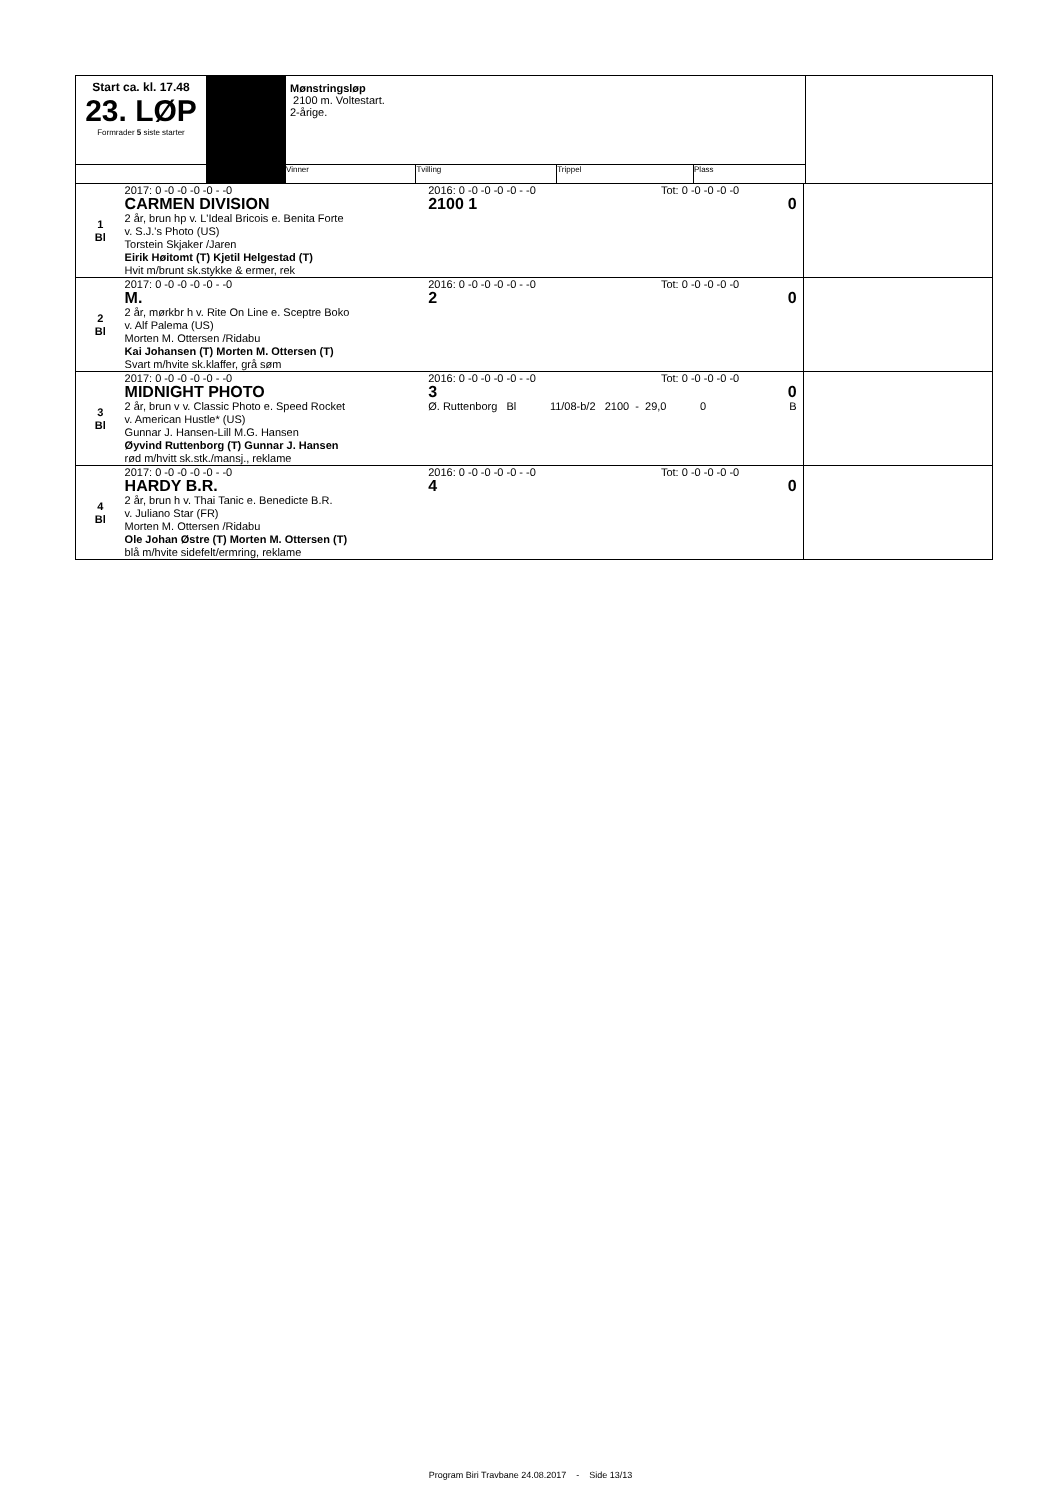| Start ca. kl. 17.48 23. LØP Formrader 5 siste starter | | Mønstringsløp 2100 m. Voltestart. 2-årige. | | | | |
| | | Vinner | Tvilling | Trippel | Plass | |
| 1 Bl | 2017: 0 -0 -0 -0 -0 - -0 CARMEN DIVISION 2 år, brun hp v. L'Ideal Bricois e. Benita Forte v. S.J.'s Photo (US) Torstein Skjaker /Jaren Eirik Høitomt (T) Kjetil Helgestad (T) Hvit m/brunt sk.stykke & ermer, rek | 2016: 0 -0 -0 -0 -0 - -0 Tot: 0 -0 -0 -0 -0 2100 1 0 | |
| 2 Bl | 2017: 0 -0 -0 -0 -0 - -0 M. 2 år, mørkbr h v. Rite On Line e. Sceptre Boko v. Alf Palema (US) Morten M. Ottersen /Ridabu Kai Johansen (T) Morten M. Ottersen (T) Svart m/hvite sk.klaffer, grå søm | 2016: 0 -0 -0 -0 -0 - -0 Tot: 0 -0 -0 -0 -0 2 0 | |
| 3 Bl | 2017: 0 -0 -0 -0 -0 - -0 MIDNIGHT PHOTO 2 år, brun v v. Classic Photo e. Speed Rocket v. American Hustle* (US) Gunnar J. Hansen-Lill M.G. Hansen Øyvind Ruttenborg (T) Gunnar J. Hansen rød m/hvitt sk.stk./mansj., reklame | 2016: 0 -0 -0 -0 -0 - -0 Tot: 0 -0 -0 -0 -0 3 0 Ø. Ruttenborg Bl 11/08-b/2 2100 - 29,0 0 B | |
| 4 Bl | 2017: 0 -0 -0 -0 -0 - -0 HARDY B.R. 2 år, brun h v. Thai Tanic e. Benedicte B.R. v. Juliano Star (FR) Morten M. Ottersen /Ridabu Ole Johan Østre (T) Morten M. Ottersen (T) blå m/hvite sidefelt/ermring, reklame | 2016: 0 -0 -0 -0 -0 - -0 Tot: 0 -0 -0 -0 -0 4 0 | |
Program Biri Travbane 24.08.2017 - Side 13/13